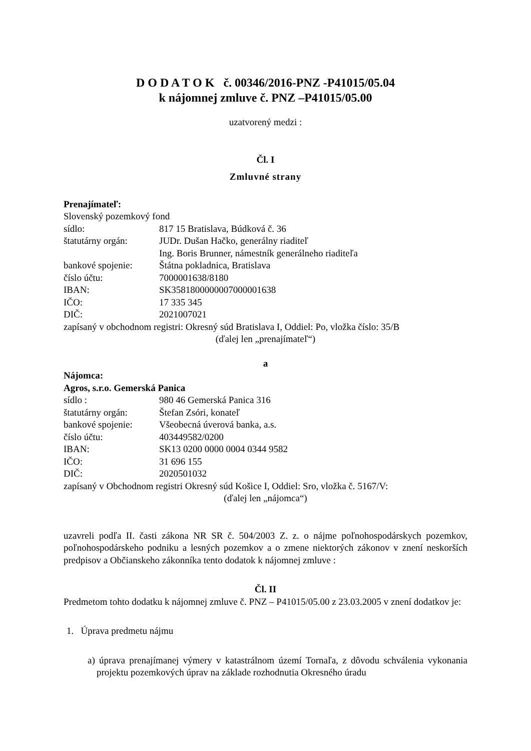D O D A T O K č. 00346/2016-PNZ -P41015/05.04
k nájomnej zmluve č. PNZ –P41015/05.00
uzatvorený medzi :
Čl. I
Zmluvné strany
Prenajímateľ:
Slovenský pozemkový fond
sídlo: 817 15 Bratislava, Búdková č. 36
štatutárny orgán: JUDr. Dušan Hačko, generálny riaditeľ
Ing. Boris Brunner, námestník generálneho riaditeľa
bankové spojenie: Štátna pokladnica, Bratislava
číslo účtu: 7000001638/8180
IBAN: SK3581800000007000001638
IČO: 17 335 345
DIČ: 2021007021
zapísaný v obchodnom registri: Okresný súd Bratislava I, Oddiel: Po, vložka číslo: 35/B
(ďalej len „prenajímateľ“)
a
Nájomca:
Agros, s.r.o. Gemerská Panica
sídlo : 980 46 Gemerská Panica 316
štatutárny orgán: Štefan Zsóri, konateľ
bankové spojenie: Všeobecná úverová banka, a.s.
číslo účtu: 403449582/0200
IBAN: SK13 0200 0000 0004 0344 9582
IČO: 31 696 155
DIČ: 2020501032
zapísaný v Obchodnom registri Okresný súd Košice I, Oddiel: Sro, vložka č. 5167/V:
(ďalej len „nájomca“)
uzavreli podľa II. časti zákona NR SR č. 504/2003 Z. z. o nájme poľnohospodárskych pozemkov, poľnohospodárskeho podniku a lesných pozemkov a o zmene niektorých zákonov v znení neskorších predpisov a Občianskeho zákonníka tento dodatok k nájomnej zmluve :
Čl. II
Predmetom tohto dodatku k nájomnej zmluve č. PNZ – P41015/05.00 z 23.03.2005 v znení dodatkov je:
1. Úprava predmetu nájmu
a) úprava prenajímanej výmery v katastrálnom území Tornaľa, z dôvodu schválenia vykonania projektu pozemkových úprav na základe rozhodnutia Okresného úradu